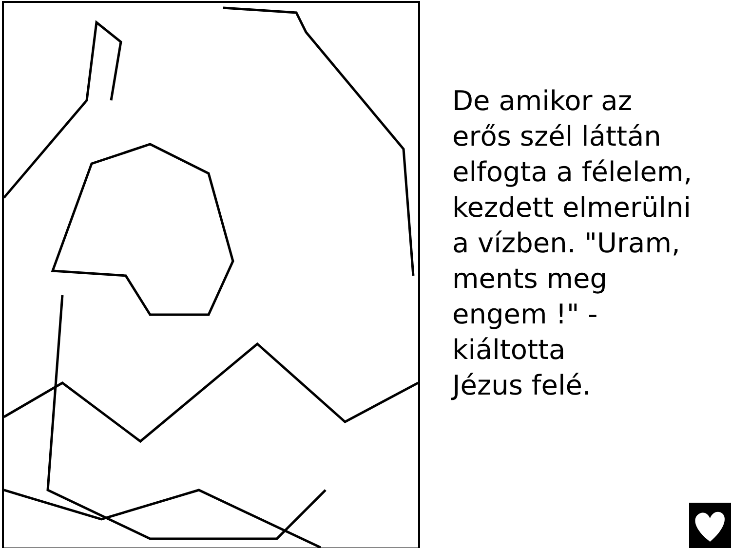De amikor az
erős szél láttán
elfogta a félelem,
kezdett elmerülni
a vízben. "Uram,
ments meg
engem !" -
kiáltotta
Jézus felé.